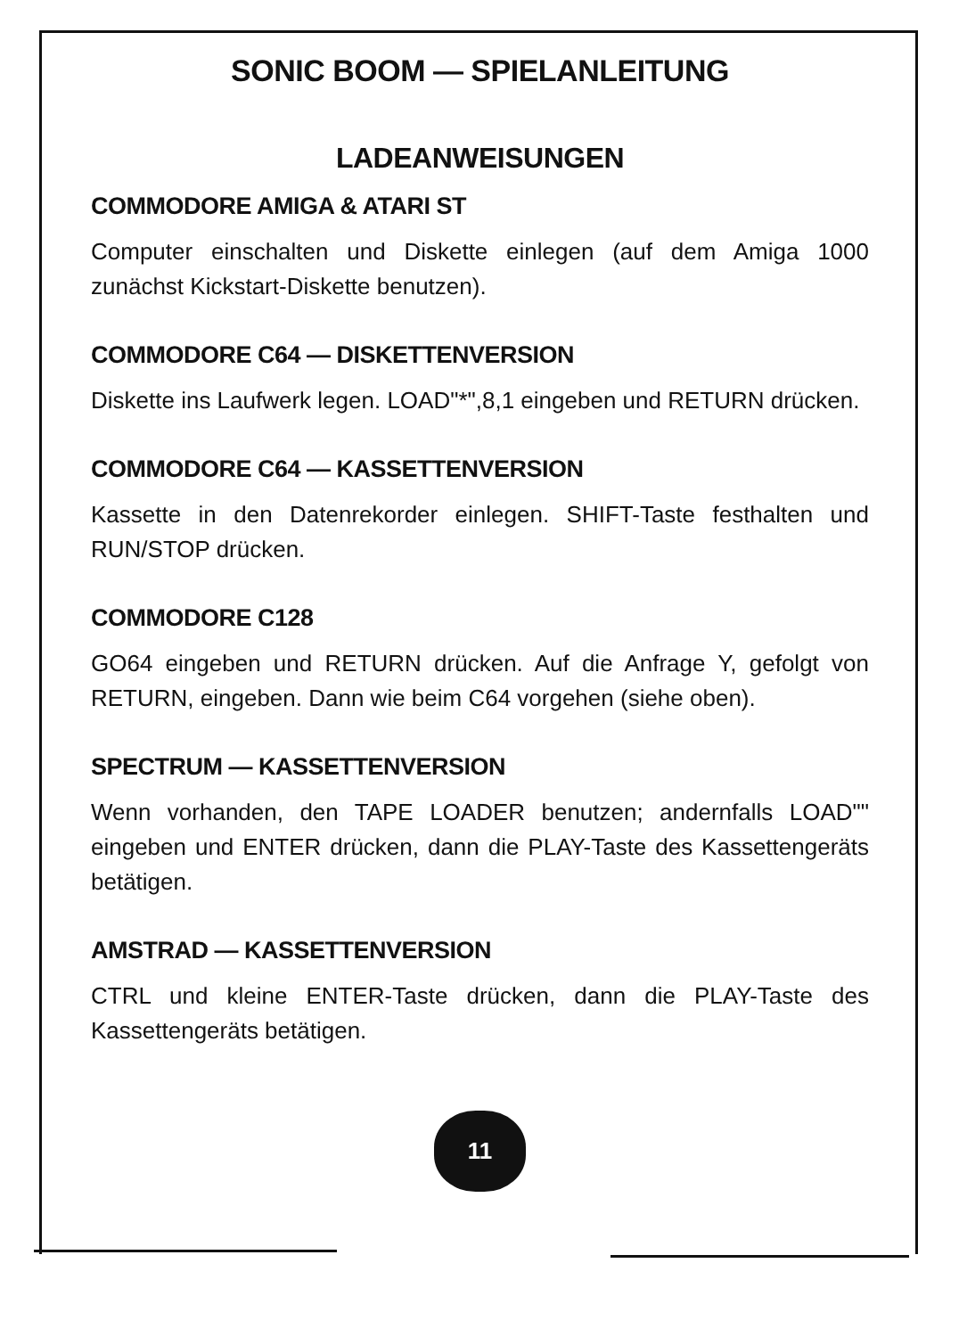SONIC BOOM — SPIELANLEITUNG
LADEANWEISUNGEN
COMMODORE AMIGA & ATARI ST
Computer einschalten und Diskette einlegen (auf dem Amiga 1000 zunächst Kickstart-Diskette benutzen).
COMMODORE C64 — DISKETTENVERSION
Diskette ins Laufwerk legen. LOAD"*",8,1 eingeben und RETURN drücken.
COMMODORE C64 — KASSETTENVERSION
Kassette in den Datenrekorder einlegen. SHIFT-Taste festhalten und RUN/STOP drücken.
COMMODORE C128
GO64 eingeben und RETURN drücken. Auf die Anfrage Y, gefolgt von RETURN, eingeben. Dann wie beim C64 vorgehen (siehe oben).
SPECTRUM — KASSETTENVERSION
Wenn vorhanden, den TAPE LOADER benutzen; andernfalls LOAD"" eingeben und ENTER drücken, dann die PLAY-Taste des Kassettengeräts betätigen.
AMSTRAD — KASSETTENVERSION
CTRL und kleine ENTER-Taste drücken, dann die PLAY-Taste des Kassettengeräts betätigen.
11